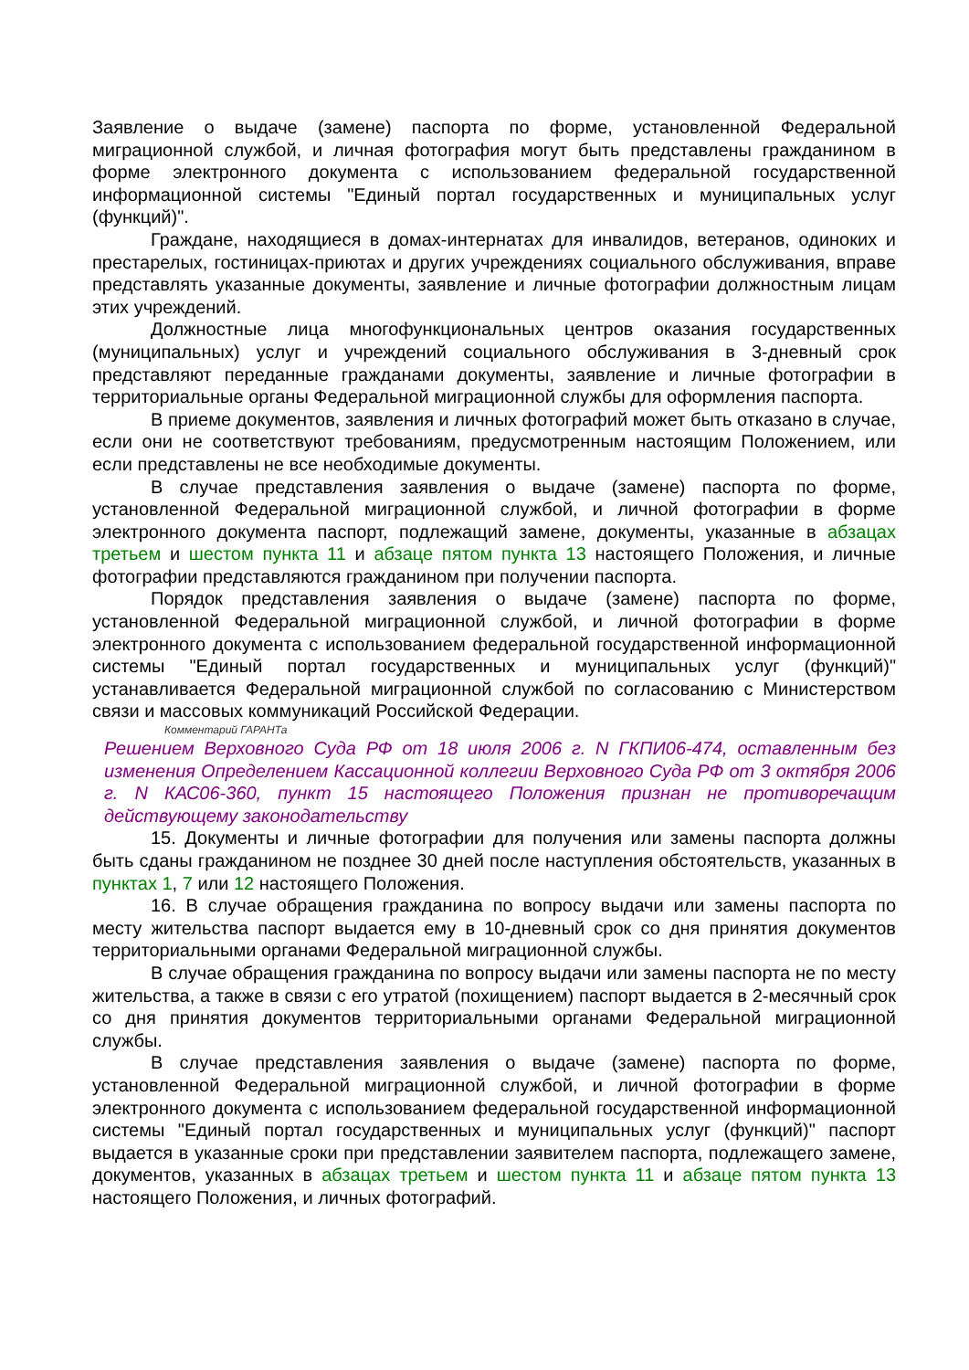Заявление о выдаче (замене) паспорта по форме, установленной Федеральной миграционной службой, и личная фотография могут быть представлены гражданином в форме электронного документа с использованием федеральной государственной информационной системы "Единый портал государственных и муниципальных услуг (функций)".
Граждане, находящиеся в домах-интернатах для инвалидов, ветеранов, одиноких и престарелых, гостиницах-приютах и других учреждениях социального обслуживания, вправе представлять указанные документы, заявление и личные фотографии должностным лицам этих учреждений.
Должностные лица многофункциональных центров оказания государственных (муниципальных) услуг и учреждений социального обслуживания в 3-дневный срок представляют переданные гражданами документы, заявление и личные фотографии в территориальные органы Федеральной миграционной службы для оформления паспорта.
В приеме документов, заявления и личных фотографий может быть отказано в случае, если они не соответствуют требованиям, предусмотренным настоящим Положением, или если представлены не все необходимые документы.
В случае представления заявления о выдаче (замене) паспорта по форме, установленной Федеральной миграционной службой, и личной фотографии в форме электронного документа паспорт, подлежащий замене, документы, указанные в абзацах третьем и шестом пункта 11 и абзаце пятом пункта 13 настоящего Положения, и личные фотографии представляются гражданином при получении паспорта.
Порядок представления заявления о выдаче (замене) паспорта по форме, установленной Федеральной миграционной службой, и личной фотографии в форме электронного документа с использованием федеральной государственной информационной системы "Единый портал государственных и муниципальных услуг (функций)" устанавливается Федеральной миграционной службой по согласованию с Министерством связи и массовых коммуникаций Российской Федерации.
Комментарий ГАРАНТа
Решением Верховного Суда РФ от 18 июля 2006 г. N ГКПИ06-474, оставленным без изменения Определением Кассационной коллегии Верховного Суда РФ от 3 октября 2006 г. N КАС06-360, пункт 15 настоящего Положения признан не противоречащим действующему законодательству
15. Документы и личные фотографии для получения или замены паспорта должны быть сданы гражданином не позднее 30 дней после наступления обстоятельств, указанных в пунктах 1, 7 или 12 настоящего Положения.
16. В случае обращения гражданина по вопросу выдачи или замены паспорта по месту жительства паспорт выдается ему в 10-дневный срок со дня принятия документов территориальными органами Федеральной миграционной службы.
В случае обращения гражданина по вопросу выдачи или замены паспорта не по месту жительства, а также в связи с его утратой (похищением) паспорт выдается в 2-месячный срок со дня принятия документов территориальными органами Федеральной миграционной службы.
В случае представления заявления о выдаче (замене) паспорта по форме, установленной Федеральной миграционной службой, и личной фотографии в форме электронного документа с использованием федеральной государственной информационной системы "Единый портал государственных и муниципальных услуг (функций)" паспорт выдается в указанные сроки при представлении заявителем паспорта, подлежащего замене, документов, указанных в абзацах третьем и шестом пункта 11 и абзаце пятом пункта 13 настоящего Положения, и личных фотографий.